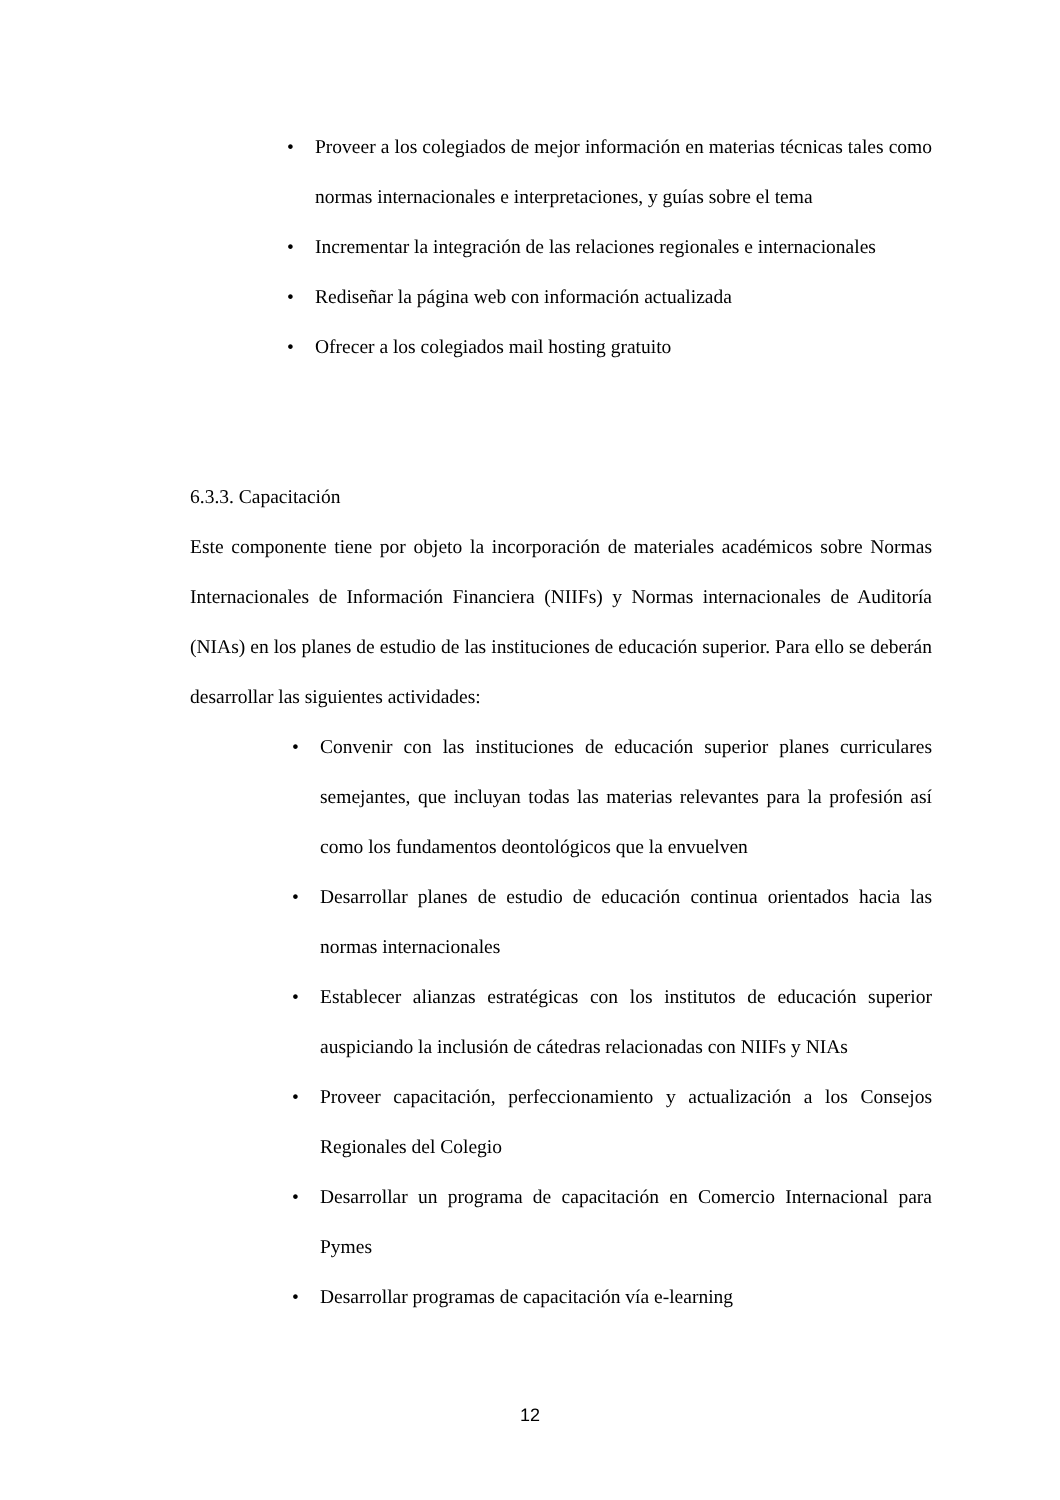• Proveer a los colegiados de mejor información en materias técnicas tales como normas internacionales e interpretaciones, y guías sobre el tema
• Incrementar la integración de las relaciones regionales e internacionales
• Rediseñar la página web con información actualizada
• Ofrecer a los colegiados mail hosting gratuito
6.3.3. Capacitación
Este componente tiene por objeto la incorporación de materiales académicos sobre Normas Internacionales de Información Financiera (NIIFs) y Normas internacionales de Auditoría (NIAs) en los planes de estudio de las instituciones de educación superior. Para ello se deberán desarrollar las siguientes actividades:
• Convenir con las instituciones de educación superior planes curriculares semejantes, que incluyan todas las materias relevantes para la profesión así como los fundamentos deontológicos que la envuelven
• Desarrollar planes de estudio de educación continua orientados hacia las normas internacionales
• Establecer alianzas estratégicas con los institutos de educación superior auspiciando la inclusión de cátedras relacionadas con NIIFs y NIAs
• Proveer capacitación, perfeccionamiento y actualización a los Consejos Regionales del Colegio
• Desarrollar un programa de capacitación en Comercio Internacional para Pymes
• Desarrollar programas de capacitación vía e-learning
12